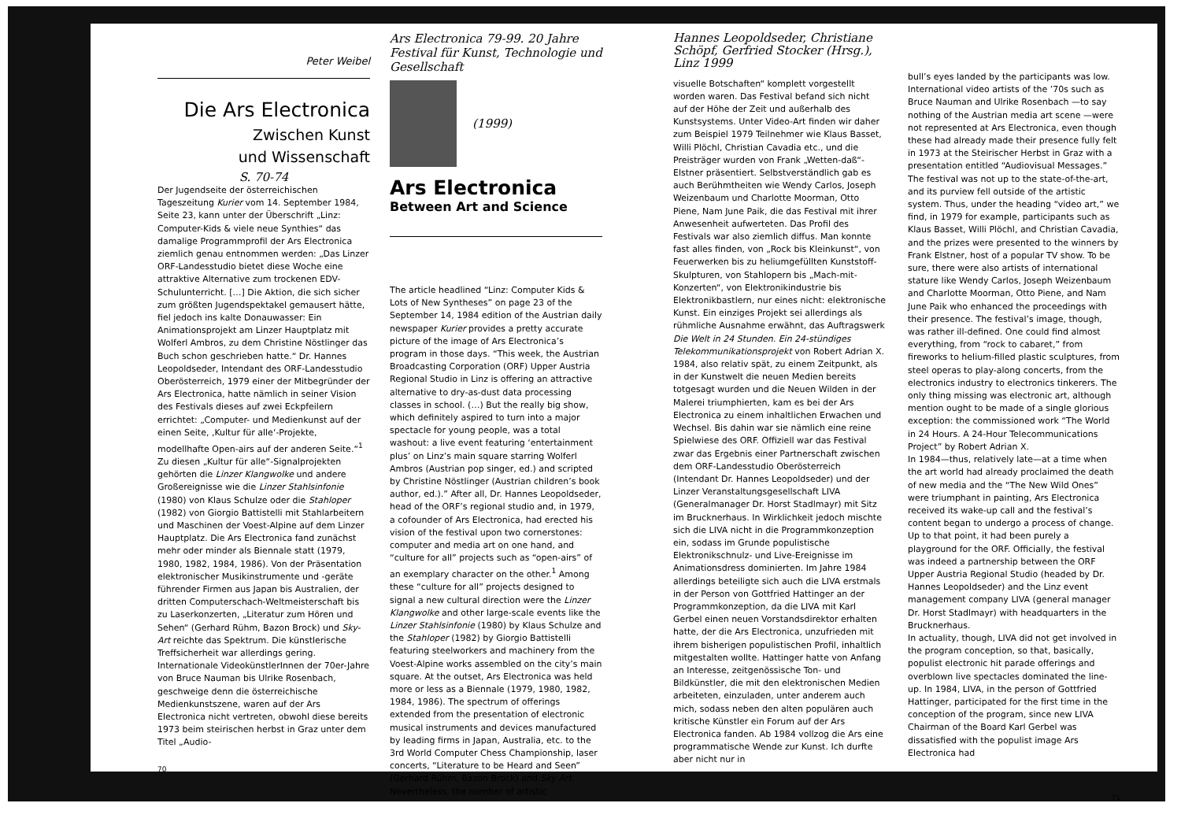Peter Weibel
Die Ars Electronica
Zwischen Kunst
und Wissenschaft
S. 70-74
Der Jugendseite der österreichischen Tageszeitung Kurier vom 14. September 1984, Seite 23, kann unter der Überschrift „Linz: Computer-Kids & viele neue Synthies“ das damalige Programmprofil der Ars Electronica ziemlich genau entnommen werden: „Das Linzer ORF-Landesstudio bietet diese Woche eine attraktive Alternative zum trockenen EDV-Schulunterricht. […] Die Aktion, die sich sicher zum größten Jugendspektakel gemausert hätte, fiel jedoch ins kalte Donauwasser: Ein Animationsprojekt am Linzer Hauptplatz mit Wolferl Ambros, zu dem Christine Nöstlinger das Buch schon geschrieben hatte.“ Dr. Hannes Leopoldseder, Intendant des ORF-Landesstudio Oberösterreich, 1979 einer der Mitbegründer der Ars Electronica, hatte nämlich in seiner Vision des Festivals dieses auf zwei Eckpfeilern errichtet: „Computer- und Medienkunst auf der einen Seite, ‚Kultur für alle‘-Projekte, modellhafte Open-airs auf der anderen Seite.“<sup>1</sup> Zu diesen „Kultur für alle“-Signalprojekten gehörten die Linzer Klangwolke und andere Großereignisse wie die Linzer Stahlsinfonie (1980) von Klaus Schulze oder die Stahloper (1982) von Giorgio Battistelli mit Stahlarbeitern und Maschinen der Voest-Alpine auf dem Linzer Hauptplatz. Die Ars Electronica fand zunächst mehr oder minder als Biennale statt (1979, 1980, 1982, 1984, 1986). Von der Präsentation elektronischer Musikinstrumente und -geräte führender Firmen aus Japan bis Australien, der dritten Computerschach-Weltmeisterschaft bis zu Laserkonzerten, „Literatur zum Hören und Sehen“ (Gerhard Rühm, Bazon Brock) und Sky-Art reichte das Spektrum. Die künstlerische Treffsicherheit war allerdings gering. Internationale VideokünstlerInnen der 70er-Jahre von Bruce Nauman bis Ulrike Rosenbach, geschweige denn die österreichische Medienkunstszene, waren auf der Ars Electronica nicht vertreten, obwohl diese bereits 1973 beim steirischen herbst in Graz unter dem Titel „Audio-
70
Ars Electronica 79-99. 20 Jahre Festival für Kunst, Technologie und Gesellschaft
(1999)
Ars Electronica
Between Art and Science
The article headlined “Linz: Computer Kids & Lots of New Syntheses” on page 23 of the September 14, 1984 edition of the Austrian daily newspaper Kurier provides a pretty accurate picture of the image of Ars Electronica’s program in those days. “This week, the Austrian Broadcasting Corporation (ORF) Upper Austria Regional Studio in Linz is offering an attractive alternative to dry-as-dust data processing classes in school. (…) But the really big show, which definitely aspired to turn into a major spectacle for young people, was a total washout: a live event featuring ‘entertainment plus’ on Linz’s main square starring Wolferl Ambros (Austrian pop singer, ed.) and scripted by Christine Nöstlinger (Austrian children’s book author, ed.).” After all, Dr. Hannes Leopoldseder, head of the ORF’s regional studio and, in 1979, a cofounder of Ars Electronica, had erected his vision of the festival upon two cornerstones: computer and media art on one hand, and “culture for all” projects such as “open-airs” of an exemplary character on the other.<sup>1</sup> Among these “culture for all” projects designed to signal a new cultural direction were the Linzer Klangwolke and other large-scale events like the Linzer Stahlsinfonie (1980) by Klaus Schulze and the Stahloper (1982) by Giorgio Battistelli featuring steelworkers and machinery from the Voest-Alpine works assembled on the city’s main square. At the outset, Ars Electronica was held more or less as a Biennale (1979, 1980, 1982, 1984, 1986). The spectrum of offerings extended from the presentation of electronic musical instruments and devices manufactured by leading firms in Japan, Australia, etc. to the 3rd World Computer Chess Championship, laser concerts, “Literature to be Heard and Seen” (Gerhard Rühm, Bazon Brock) and Sky Art. Nevertheless, the number of artistic
Hannes Leopoldseder, Christiane Schöpf, Gerfried Stocker (Hrsg.), Linz 1999
visuelle Botschaften“ komplett vorgestellt worden waren. Das Festival befand sich nicht auf der Höhe der Zeit und außerhalb des Kunstsystems. Unter Video-Art finden wir daher zum Beispiel 1979 Teilnehmer wie Klaus Basset, Willi Plöchl, Christian Cavadia etc., und die Preisträger wurden von Frank „Wetten-daß“-Elstner präsentiert. Selbstverständlich gab es auch Berühmtheiten wie Wendy Carlos, Joseph Weizenbaum und Charlotte Moorman, Otto Piene, Nam June Paik, die das Festival mit ihrer Anwesenheit aufwerteten. Das Profil des Festivals war also ziemlich diffus. Man konnte fast alles finden, von „Rock bis Kleinkunst“, von Feuerwerken bis zu heliumgefüllten Kunststoff-Skulpturen, von Stahlopern bis „Mach-mit-Konzerten“, von Elektronikindustrie bis Elektronikbastlern, nur eines nicht: elektronische Kunst. Ein einziges Projekt sei allerdings als rühmliche Ausnahme erwähnt, das Auftragswerk Die Welt in 24 Stunden. Ein 24-stündiges Telekommunikationsprojekt von Robert Adrian X. 1984, also relativ spät, zu einem Zeitpunkt, als in der Kunstwelt die neuen Medien bereits totgesagt wurden und die Neuen Wilden in der Malerei triumphierten, kam es bei der Ars Electronica zu einem inhaltlichen Erwachen und Wechsel. Bis dahin war sie nämlich eine reine Spielwiese des ORF. Offiziell war das Festival zwar das Ergebnis einer Partnerschaft zwischen dem ORF-Landesstudio Oberösterreich (Intendant Dr. Hannes Leopoldseder) und der Linzer Veranstaltungsgesellschaft LIVA (Generalmanager Dr. Horst Stadlmayr) mit Sitz im Brucknerhaus. In Wirklichkeit jedoch mischte sich die LIVA nicht in die Programmkonzeption ein, sodass im Grunde populistische Elektronikschnulz- und Live-Ereignisse im Animationsdress dominierten. Im Jahre 1984 allerdings beteiligte sich auch die LIVA erstmals in der Person von Gottfried Hattinger an der Programmkonzeption, da die LIVA mit Karl Gerbel einen neuen Vorstandsdirektor erhalten hatte, der die Ars Electronica, unzufrieden mit ihrem bisherigen populistischen Profil, inhaltlich mitgestalten wollte. Hattinger hatte von Anfang an Interesse, zeitgenössische Ton- und Bildkünstler, die mit den elektronischen Medien arbeiteten, einzuladen, unter anderem auch mich, sodass neben den alten populären auch kritische Künstler ein Forum auf der Ars Electronica fanden. Ab 1984 vollzog die Ars eine programmatische Wende zur Kunst. Ich durfte aber nicht nur in
bull’s eyes landed by the participants was low. International video artists of the ’70s such as Bruce Nauman and Ulrike Rosenbach —to say nothing of the Austrian media art scene —were not represented at Ars Electronica, even though these had already made their presence fully felt in 1973 at the Steirischer Herbst in Graz with a presentation entitled “Audiovisual Messages.” The festival was not up to the state-of-the-art, and its purview fell outside of the artistic system. Thus, under the heading “video art,” we find, in 1979 for example, participants such as Klaus Basset, Willi Plöchl, and Christian Cavadia, and the prizes were presented to the winners by Frank Elstner, host of a popular TV show. To be sure, there were also artists of international stature like Wendy Carlos, Joseph Weizenbaum and Charlotte Moorman, Otto Piene, and Nam June Paik who enhanced the proceedings with their presence. The festival’s image, though, was rather ill-defined. One could find almost everything, from “rock to cabaret,” from fireworks to helium-filled plastic sculptures, from steel operas to play-along concerts, from the electronics industry to electronics tinkerers. The only thing missing was electronic art, although mention ought to be made of a single glorious exception: the commissioned work “The World in 24 Hours. A 24-Hour Telecommunications Project” by Robert Adrian X.
In 1984—thus, relatively late—at a time when the art world had already proclaimed the death of new media and the “The New Wild Ones” were triumphant in painting, Ars Electronica received its wake-up call and the festival’s content began to undergo a process of change. Up to that point, it had been purely a playground for the ORF. Officially, the festival was indeed a partnership between the ORF Upper Austria Regional Studio (headed by Dr. Hannes Leopoldseder) and the Linz event management company LIVA (general manager Dr. Horst Stadlmayr) with headquarters in the Brucknerhaus.
In actuality, though, LIVA did not get involved in the program conception, so that, basically, populist electronic hit parade offerings and overblown live spectacles dominated the line-up. In 1984, LIVA, in the person of Gottfried Hattinger, participated for the first time in the conception of the program, since new LIVA Chairman of the Board Karl Gerbel was dissatisfied with the populist image Ars Electronica had
71